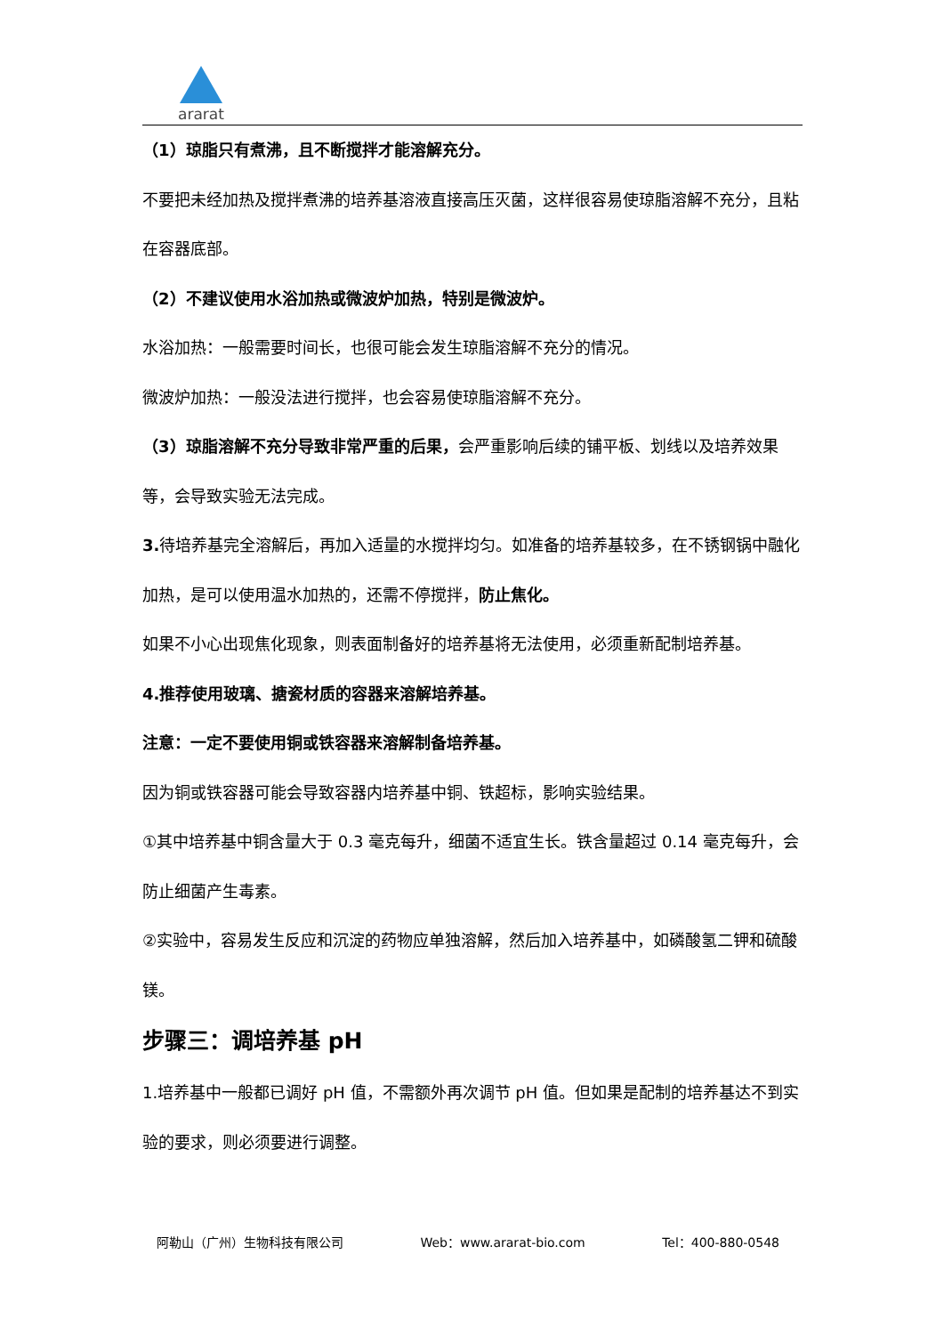ararat
（1）琼脂只有煮沸，且不断搅拌才能溶解充分。
不要把未经加热及搅拌煮沸的培养基溶液直接高压灭菌，这样很容易使琼脂溶解不充分，且粘在容器底部。
（2）不建议使用水浴加热或微波炉加热，特别是微波炉。
水浴加热：一般需要时间长，也很可能会发生琼脂溶解不充分的情况。
微波炉加热：一般没法进行搅拌，也会容易使琼脂溶解不充分。
（3）琼脂溶解不充分导致非常严重的后果，会严重影响后续的铺平板、划线以及培养效果等，会导致实验无法完成。
3. 待培养基完全溶解后，再加入适量的水搅拌均匀。如准备的培养基较多，在不锈钢锅中融化加热，是可以使用温水加热的，还需不停搅拌，防止焦化。
如果不小心出现焦化现象，则表面制备好的培养基将无法使用，必须重新配制培养基。
4.推荐使用玻璃、搪瓷材质的容器来溶解培养基。
注意：一定不要使用铜或铁容器来溶解制备培养基。
因为铜或铁容器可能会导致容器内培养基中铜、铁超标，影响实验结果。
①其中培养基中铜含量大于 0.3 毫克每升，细菌不适宜生长。铁含量超过 0.14 毫克每升，会防止细菌产生毒素。
②实验中，容易发生反应和沉淀的药物应单独溶解，然后加入培养基中，如磷酸氢二钾和硫酸镁。
步骤三：调培养基 pH
1.培养基中一般都已调好 pH 值，不需额外再次调节 pH 值。但如果是配制的培养基达不到实验的要求，则必须要进行调整。
阿勒山（广州）生物科技有限公司 Web：www.ararat-bio.com Tel：400-880-0548